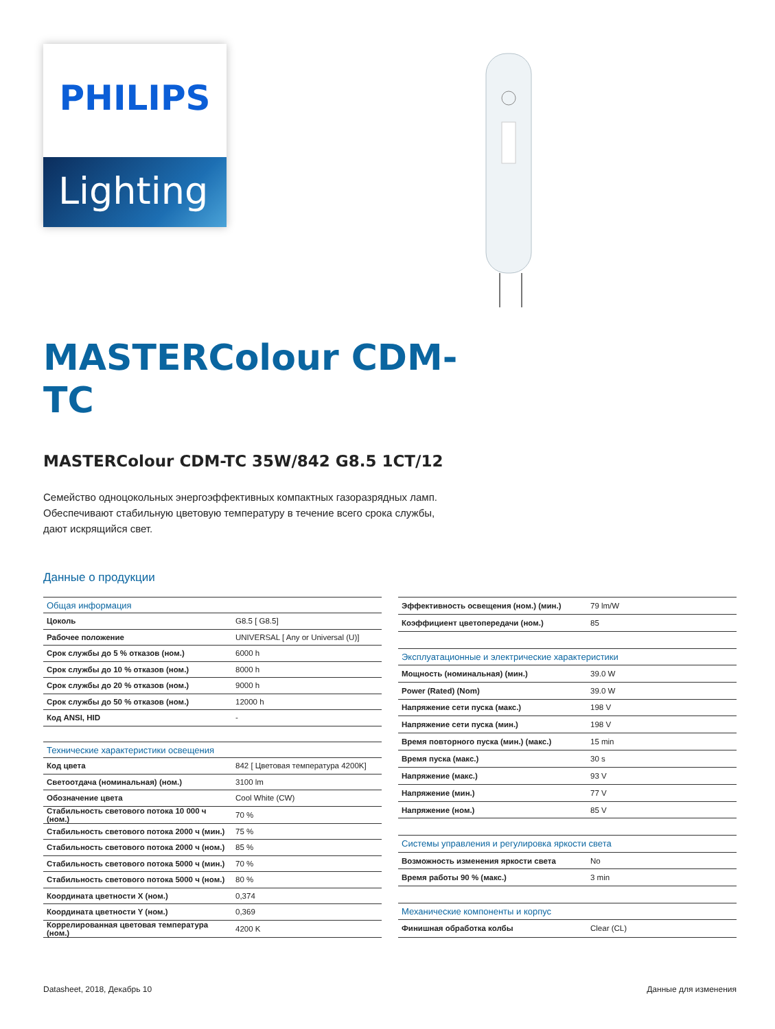PHILIPS
Lighting
MASTERColour CDM-TC
MASTERColour CDM-TC 35W/842 G8.5 1CT/12
Семейство одноцокольных энергоэффективных компактных газоразрядных ламп. Обеспечивают стабильную цветовую температуру в течение всего срока службы, дают искрящийся свет.
Данные о продукции
| Общая информация | |
| --- | --- |
| Цоколь | G8.5 [ G8.5] |
| Рабочее положение | UNIVERSAL [ Any or Universal (U)] |
| Срок службы до 5 % отказов (ном.) | 6000 h |
| Срок службы до 10 % отказов (ном.) | 8000 h |
| Срок службы до 20 % отказов (ном.) | 9000 h |
| Срок службы до 50 % отказов (ном.) | 12000 h |
| Код ANSI, HID | - |
| Технические характеристики освещения | |
| Код цвета | 842 [ Цветовая температура 4200K] |
| Светоотдача (номинальная) (ном.) | 3100 lm |
| Обозначение цвета | Cool White (CW) |
| Стабильность светового потока 10 000 ч (ном.) | 70 % |
| Стабильность светового потока 2000 ч (мин.) | 75 % |
| Стабильность светового потока 2000 ч (ном.) | 85 % |
| Стабильность светового потока 5000 ч (мин.) | 70 % |
| Стабильность светового потока 5000 ч (ном.) | 80 % |
| Координата цветности X (ном.) | 0,374 |
| Координата цветности Y (ном.) | 0,369 |
| Коррелированная цветовая температура (ном.) | 4200 K |
| Эффективность освещения (ном.) (мин.) | 79 lm/W |
| Коэффициент цветопередачи (ном.) | 85 |
| Эксплуатационные и электрические характеристики | |
| Мощность (номинальная) (мин.) | 39.0 W |
| Power (Rated) (Nom) | 39.0 W |
| Напряжение сети пуска (макс.) | 198 V |
| Напряжение сети пуска (мин.) | 198 V |
| Время повторного пуска (мин.) (макс.) | 15 min |
| Время пуска (макс.) | 30 s |
| Напряжение (макс.) | 93 V |
| Напряжение (мин.) | 77 V |
| Напряжение (ном.) | 85 V |
| Системы управления и регулировка яркости света | |
| Возможность изменения яркости света | No |
| Время работы 90 % (макс.) | 3 min |
| Механические компоненты и корпус | |
| Финишная обработка колбы | Clear (CL) |
Datasheet, 2018, Декабрь 10 Данные для изменения